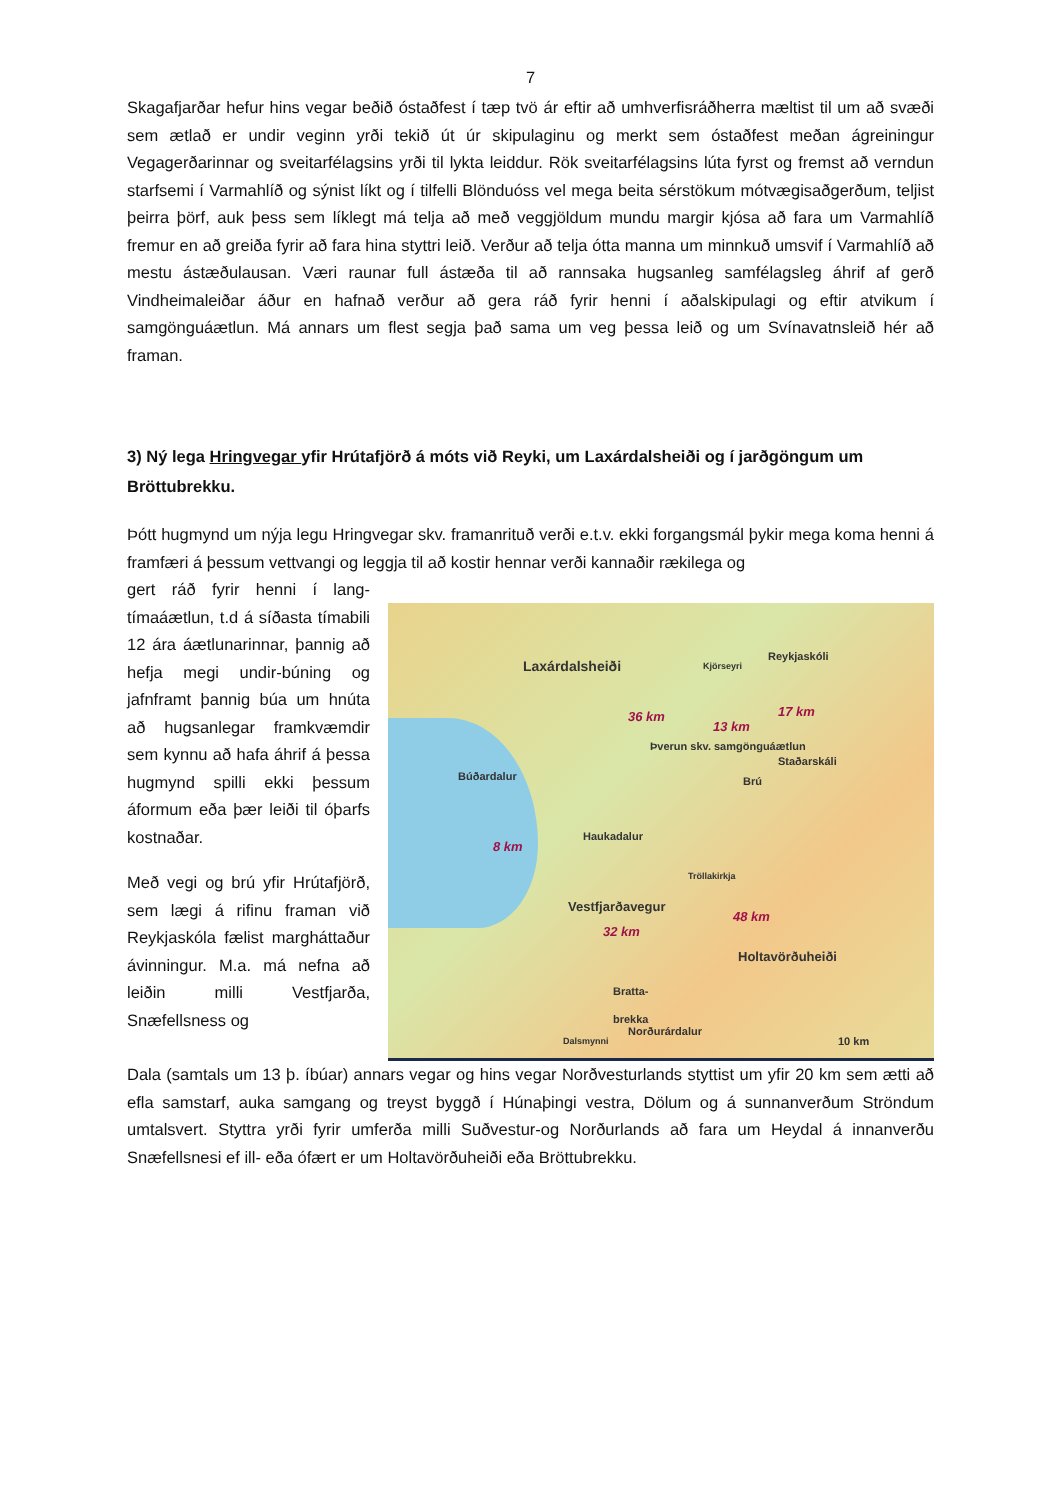7
Skagafjarðar hefur hins vegar beðið óstaðfest í tæp tvö ár eftir að umhverfisráðherra mæltist til um að svæði sem ætlað er undir veginn yrði tekið út úr skipulaginu og merkt sem óstaðfest meðan ágreiningur Vegagerðarinnar og sveitarfélagsins yrði til lykta leiddur. Rök sveitarfélagsins lúta fyrst og fremst að verndun starfsemi í Varmahlíð og sýnist líkt og í tilfelli Blönduóss vel mega beita sérstökum mótvægisaðgerðum, teljist þeirra þörf, auk þess sem líklegt má telja að með veggjöldum mundu margir kjósa að fara um Varmahlíð fremur en að greiða fyrir að fara hina styttri leið. Verður að telja ótta manna um minnkuð umsvif í Varmahlíð að mestu ástæðulausan. Væri raunar full ástæða til að rannsaka hugsanleg samfélagsleg áhrif af gerð Vindheimaleiðar áður en hafnað verður að gera ráð fyrir henni í aðalskipulagi og eftir atvikum í samgönguáætlun. Má annars um flest segja það sama um veg þessa leið og um Svínavatnsleið hér að framan.
3) Ný lega Hringvegar yfir Hrútafjörð á móts við Reyki, um Laxárdalsheiði og í jarðgöngum um Bröttubrekku.
Þótt hugmynd um nýja legu Hringvegar skv. framanrituð verði e.t.v. ekki forgangsmál þykir mega koma henni á framfæri á þessum vettvangi og leggja til að kostir hennar verði kannaðir rækilega og
gert ráð fyrir henni í lang-tímaáætlun, t.d á síðasta tímabili 12 ára áætlunarinnar, þannig að hefja megi undir-búning og jafnframt þannig búa um hnúta að hugsanlegar framkvæmdir sem kynnu að hafa áhrif á þessa hugmynd spilli ekki þessum áformum eða þær leiði til óþarfs kostnaðar.
Með vegi og brú yfir Hrútafjörð, sem lægi á rifinu framan við Reykjaskóla fælist margháttaður ávinningur. M.a. má nefna að leiðin milli Vestfjarða, Snæfellsness og
Laxárdalsheiði
Reykjaskóli
Kjörseyri
36 km
13 km
17 km
Þverun skv. samgönguáætlun
Staðarskáli
Brú Búðardalur
Haukadalur
8 km
Tröllakirkja
32 km
48 km
Vestfjarðavegur
Holtavörðuheiði
Bratta-
brekka
Dalsmynni
Norðurárdalur
10 km
Dala (samtals um 13 þ. íbúar) annars vegar og hins vegar Norðvesturlands styttist um yfir 20 km sem ætti að efla samstarf, auka samgang og treyst byggð í Húnaþingi vestra, Dölum og á sunnanverðum Ströndum umtalsvert. Styttra yrði fyrir umferða milli Suðvestur-og Norðurlands að fara um Heydal á innanverðu Snæfellsnesi ef ill- eða ófært er um Holtavörðuheiði eða Bröttubrekku.